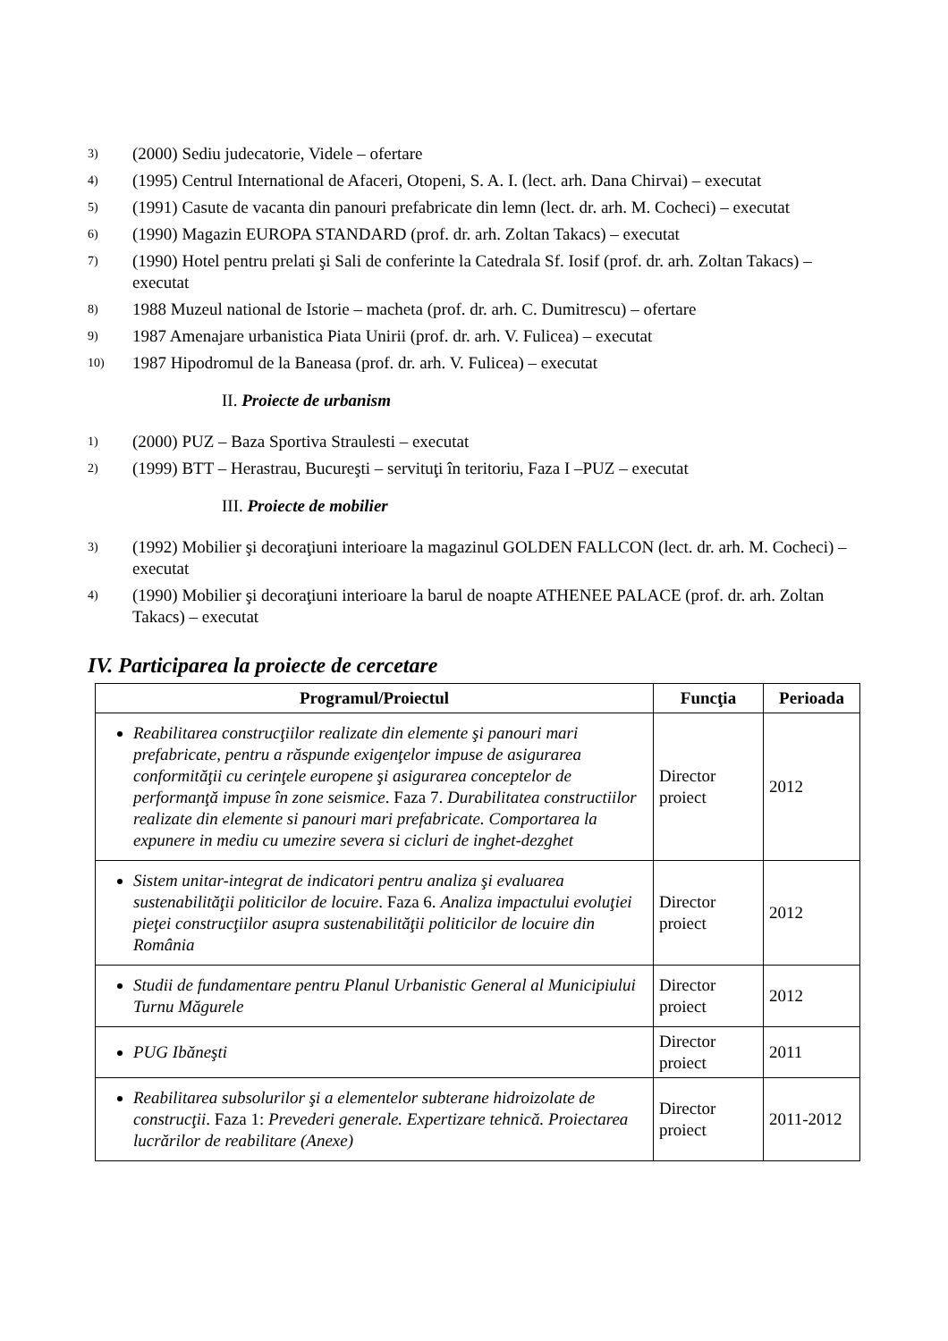3) (2000) Sediu judecatorie, Videle – ofertare
4) (1995) Centrul International de Afaceri, Otopeni, S. A. I. (lect. arh. Dana Chirvai) – executat
5) (1991) Casute de vacanta din panouri prefabricate din lemn (lect. dr. arh. M. Cocheci) – executat
6) (1990) Magazin EUROPA STANDARD (prof. dr. arh. Zoltan Takacs) – executat
7) (1990) Hotel pentru prelati şi Sali de conferinte la Catedrala Sf. Iosif (prof. dr. arh. Zoltan Takacs) – executat
8) 1988 Muzeul national de Istorie – macheta (prof. dr. arh. C. Dumitrescu) – ofertare
9) 1987 Amenajare urbanistica Piata Unirii (prof. dr. arh. V. Fulicea) – executat
10) 1987 Hipodromul de la Baneasa (prof. dr. arh. V. Fulicea) – executat
II. Proiecte de urbanism
1) (2000) PUZ – Baza Sportiva Straulesti – executat
2) (1999) BTT – Herastrau, Bucureşti – servituţi în teritoriu, Faza I –PUZ – executat
III. Proiecte de mobilier
3) (1992) Mobilier şi decoraţiuni interioare la magazinul GOLDEN FALLCON (lect. dr. arh. M. Cocheci) – executat
4) (1990) Mobilier şi decoraţiuni interioare la barul de noapte ATHENEE PALACE (prof. dr. arh. Zoltan Takacs) – executat
IV. Participarea la proiecte de cercetare
| Programul/Proiectul | Funcţia | Perioada |
| --- | --- | --- |
| Reabilitarea construcţiilor realizate din elemente şi panouri mari prefabricate, pentru a răspunde exigenţelor impuse de asigurarea conformităţii cu cerinţele europene şi asigurarea conceptelor de performanţă impuse în zone seismice . Faza 7. Durabilitatea constructiilor realizate din elemente si panouri mari prefabricate. Comportarea la expunere in mediu cu umezire severa si cicluri de inghet-dezghet | Director proiect | 2012 |
| Sistem unitar-integrat de indicatori pentru analiza şi evaluarea sustenabilităţii politicilor de locuire . Faza 6. Analiza impactului evoluţiei pieţei construcţiilor asupra sustenabilităţii politicilor de locuire din România | Director proiect | 2012 |
| Studii de fundamentare pentru Planul Urbanistic General al Municipiului Turnu Măgurele | Director proiect | 2012 |
| PUG Ibăneşti | Director proiect | 2011 |
| Reabilitarea subsolurilor şi a elementelor subterane hidroizolate de construcţii . Faza 1: Prevederi generale. Expertizare tehnică. Proiectarea lucrărilor de reabilitare (Anexe) | Director proiect | 2011-2012 |